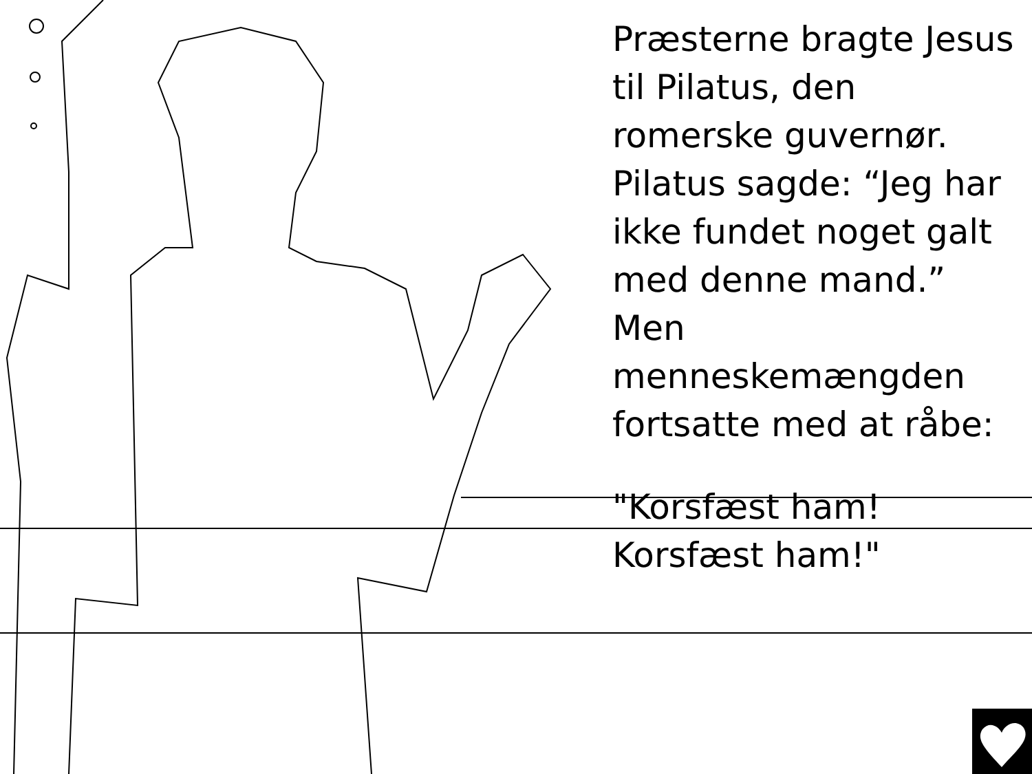Præsterne bragte Jesus til Pilatus, den romerske guvernør. Pilatus sagde: “Jeg har ikke fundet noget galt med denne mand.” Men menneskemængden fortsatte med at råbe:
"Korsfæst ham! Korsfæst ham!"